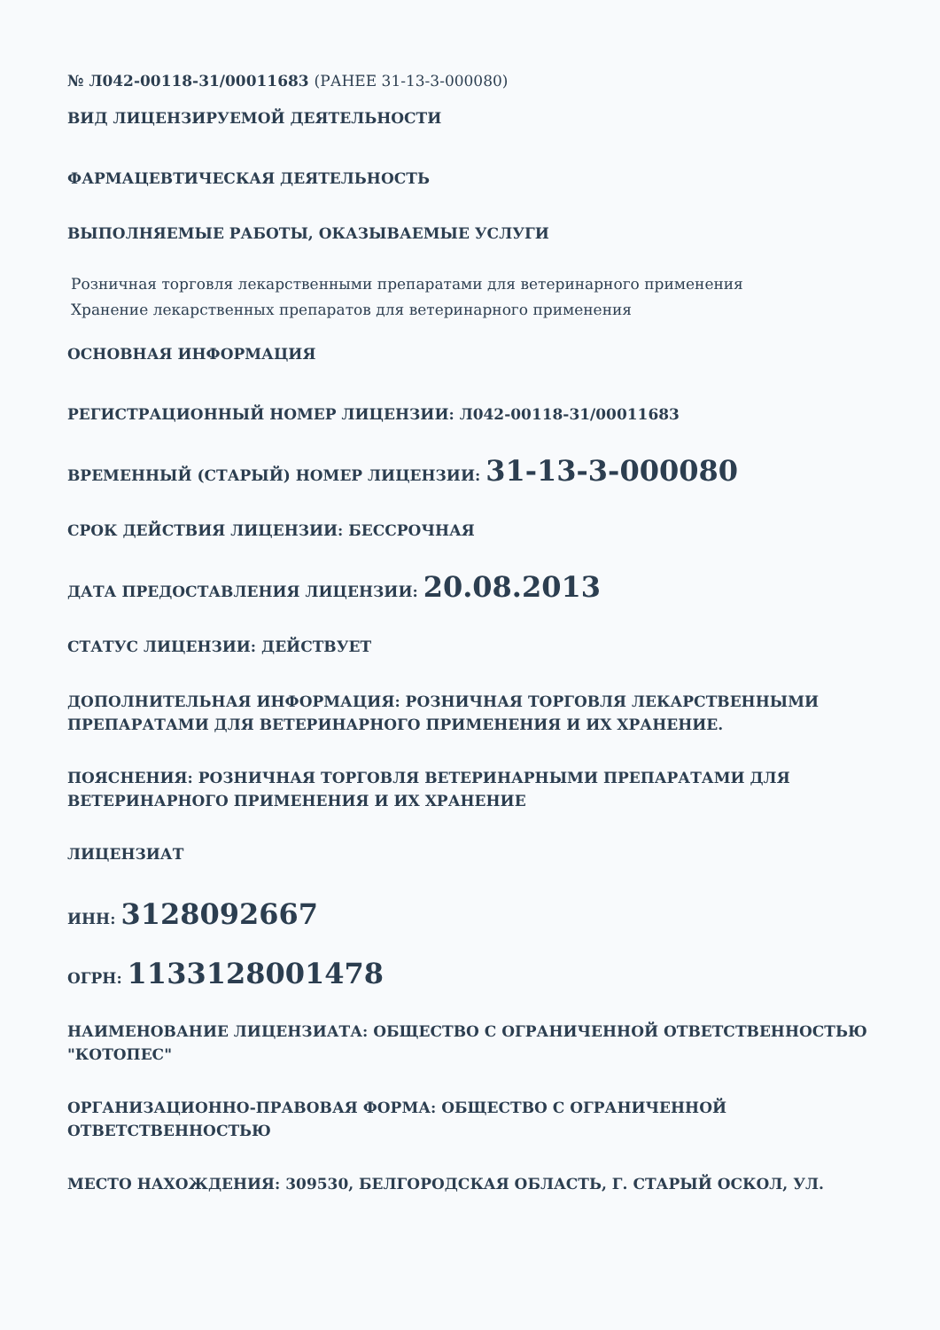№ Л042-00118-31/00011683 (РАНЕЕ 31-13-3-000080)
ВИД ЛИЦЕНЗИРУЕМОЙ ДЕЯТЕЛЬНОСТИ
ФАРМАЦЕВТИЧЕСКАЯ ДЕЯТЕЛЬНОСТЬ
ВЫПОЛНЯЕМЫЕ РАБОТЫ, ОКАЗЫВАЕМЫЕ УСЛУГИ
Розничная торговля лекарственными препаратами для ветеринарного применения
Хранение лекарственных препаратов для ветеринарного применения
ОСНОВНАЯ ИНФОРМАЦИЯ
РЕГИСТРАЦИОННЫЙ НОМЕР ЛИЦЕНЗИИ: Л042-00118-31/00011683
ВРЕМЕННЫЙ (СТАРЫЙ) НОМЕР ЛИЦЕНЗИИ: 31-13-3-000080
СРОК ДЕЙСТВИЯ ЛИЦЕНЗИИ: БЕССРОЧНАЯ
ДАТА ПРЕДОСТАВЛЕНИЯ ЛИЦЕНЗИИ: 20.08.2013
СТАТУС ЛИЦЕНЗИИ: ДЕЙСТВУЕТ
ДОПОЛНИТЕЛЬНАЯ ИНФОРМАЦИЯ: РОЗНИЧНАЯ ТОРГОВЛЯ ЛЕКАРСТВЕННЫМИ ПРЕПАРАТАМИ ДЛЯ ВЕТЕРИНАРНОГО ПРИМЕНЕНИЯ И ИХ ХРАНЕНИЕ.
ПОЯСНЕНИЯ: РОЗНИЧНАЯ ТОРГОВЛЯ ВЕТЕРИНАРНЫМИ ПРЕПАРАТАМИ ДЛЯ ВЕТЕРИНАРНОГО ПРИМЕНЕНИЯ И ИХ ХРАНЕНИЕ
ЛИЦЕНЗИАТ
ИНН: 3128092667
ОГРН: 1133128001478
НАИМЕНОВАНИЕ ЛИЦЕНЗИАТА: ОБЩЕСТВО С ОГРАНИЧЕННОЙ ОТВЕТСТВЕННОСТЬЮ "КОТОПЕС"
ОРГАНИЗАЦИОННО-ПРАВОВАЯ ФОРМА: ОБЩЕСТВО С ОГРАНИЧЕННОЙ ОТВЕТСТВЕННОСТЬЮ
МЕСТО НАХОЖДЕНИЯ: 309530, БЕЛГОРОДСКАЯ ОБЛАСТЬ, Г. СТАРЫЙ ОСКОЛ, УЛ.